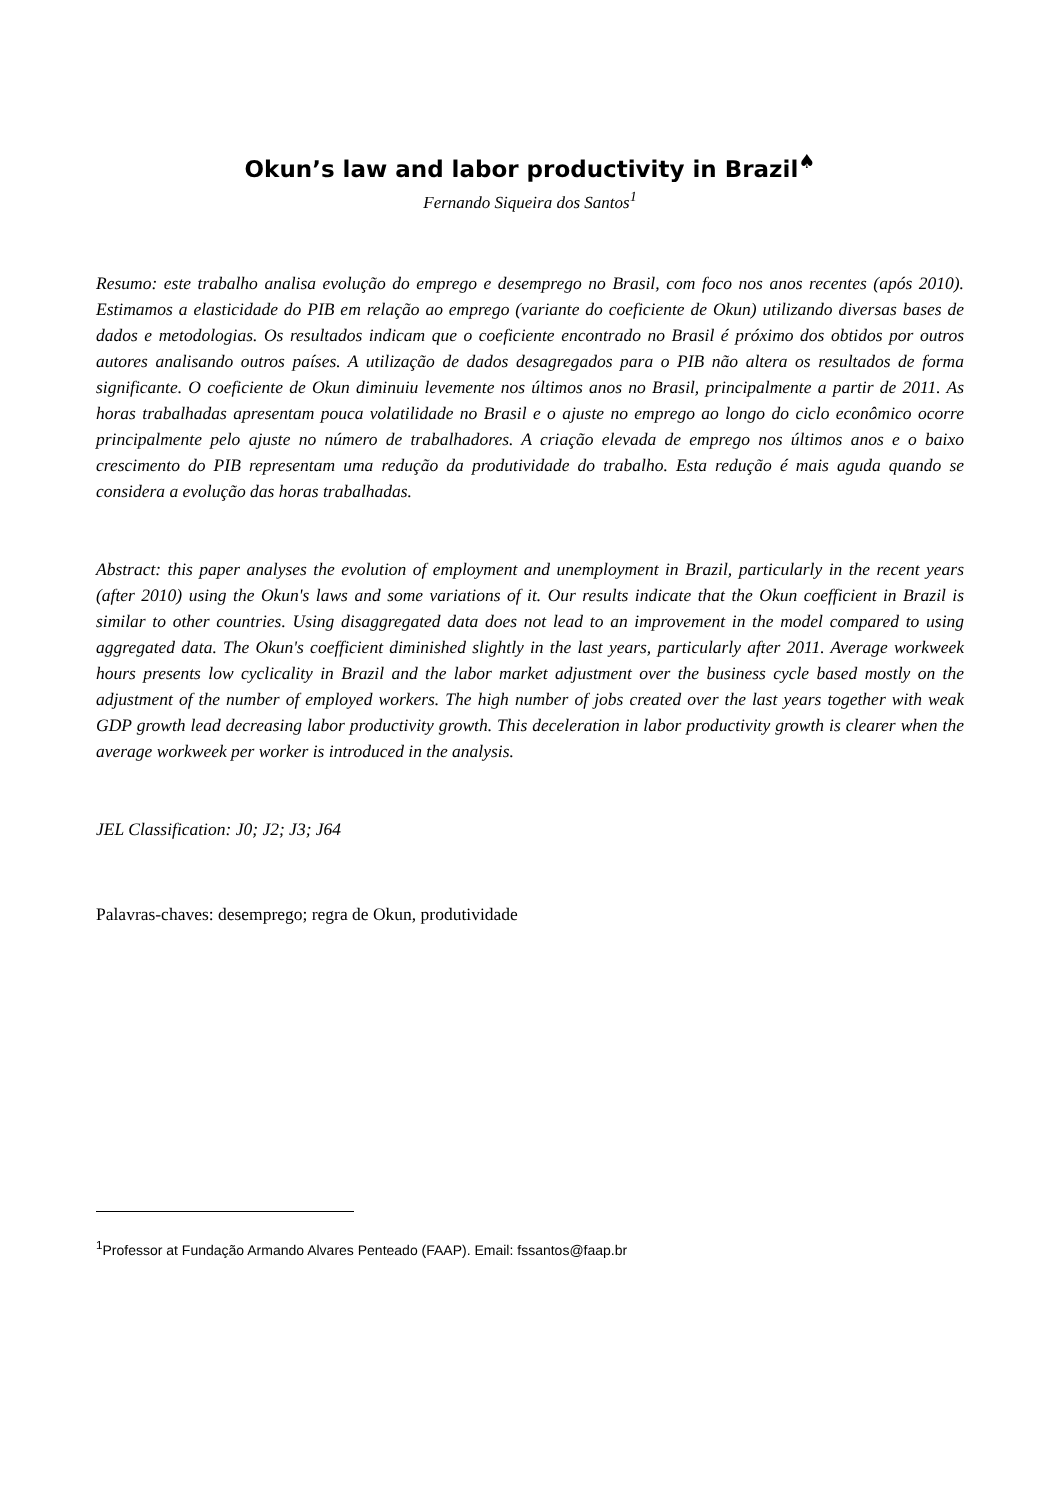Okun’s law and labor productivity in Brazil<sup>♠</sup>
Fernando Siqueira dos Santos<sup>1</sup>
Resumo: este trabalho analisa evolução do emprego e desemprego no Brasil, com foco nos anos recentes (após 2010). Estimamos a elasticidade do PIB em relação ao emprego (variante do coeficiente de Okun) utilizando diversas bases de dados e metodologias. Os resultados indicam que o coeficiente encontrado no Brasil é próximo dos obtidos por outros autores analisando outros países. A utilização de dados desagregados para o PIB não altera os resultados de forma significante. O coeficiente de Okun diminuiu levemente nos últimos anos no Brasil, principalmente a partir de 2011. As horas trabalhadas apresentam pouca volatilidade no Brasil e o ajuste no emprego ao longo do ciclo econômico ocorre principalmente pelo ajuste no número de trabalhadores. A criação elevada de emprego nos últimos anos e o baixo crescimento do PIB representam uma redução da produtividade do trabalho. Esta redução é mais aguda quando se considera a evolução das horas trabalhadas.
Abstract: this paper analyses the evolution of employment and unemployment in Brazil, particularly in the recent years (after 2010) using the Okun's laws and some variations of it. Our results indicate that the Okun coefficient in Brazil is similar to other countries. Using disaggregated data does not lead to an improvement in the model compared to using aggregated data. The Okun's coefficient diminished slightly in the last years, particularly after 2011. Average workweek hours presents low cyclicality in Brazil and the labor market adjustment over the business cycle based mostly on the adjustment of the number of employed workers. The high number of jobs created over the last years together with weak GDP growth lead decreasing labor productivity growth. This deceleration in labor productivity growth is clearer when the average workweek per worker is introduced in the analysis.
JEL Classification: J0; J2; J3; J64
Palavras-chaves: desemprego; regra de Okun, produtividade
<sup>1</sup> Professor at Fundação Armando Alvares Penteado (FAAP). Email: fssantos@faap.br